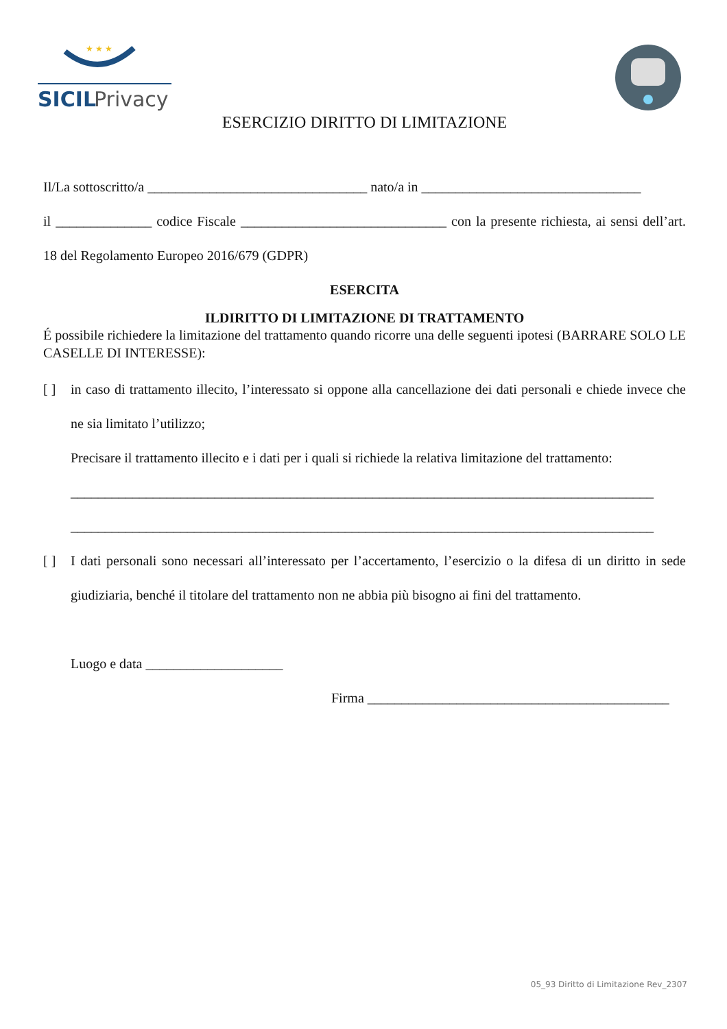SICIL
Privacy
★ ★ ★
ESERCIZIO DIRITTO DI LIMITAZIONE
Il/La sottoscritto/a ________________________________ nato/a in ________________________________
il ______________ codice Fiscale ______________________________ con la presente richiesta, ai sensi dell’art. 18 del Regolamento Europeo 2016/679 (GDPR)
ESERCITA
ILDIRITTO DI LIMITAZIONE DI TRATTAMENTO
É possibile richiedere la limitazione del trattamento quando ricorre una delle seguenti ipotesi (BARRARE SOLO LE CASELLE DI INTERESSE):
[ ] in caso di trattamento illecito, l’interessato si oppone alla cancellazione dei dati personali e chiede invece che ne sia limitato l’utilizzo;
Precisare il trattamento illecito e i dati per i quali si richiede la relativa limitazione del trattamento:
_____________________________________________________________________________________
_____________________________________________________________________________________
[ ] I dati personali sono necessari all’interessato per l’accertamento, l’esercizio o la difesa di un diritto in sede giudiziaria, benché il titolare del trattamento non ne abbia più bisogno ai fini del trattamento.
Luogo e data ____________________
Firma ____________________________________________
05_93 Diritto di Limitazione Rev_2307